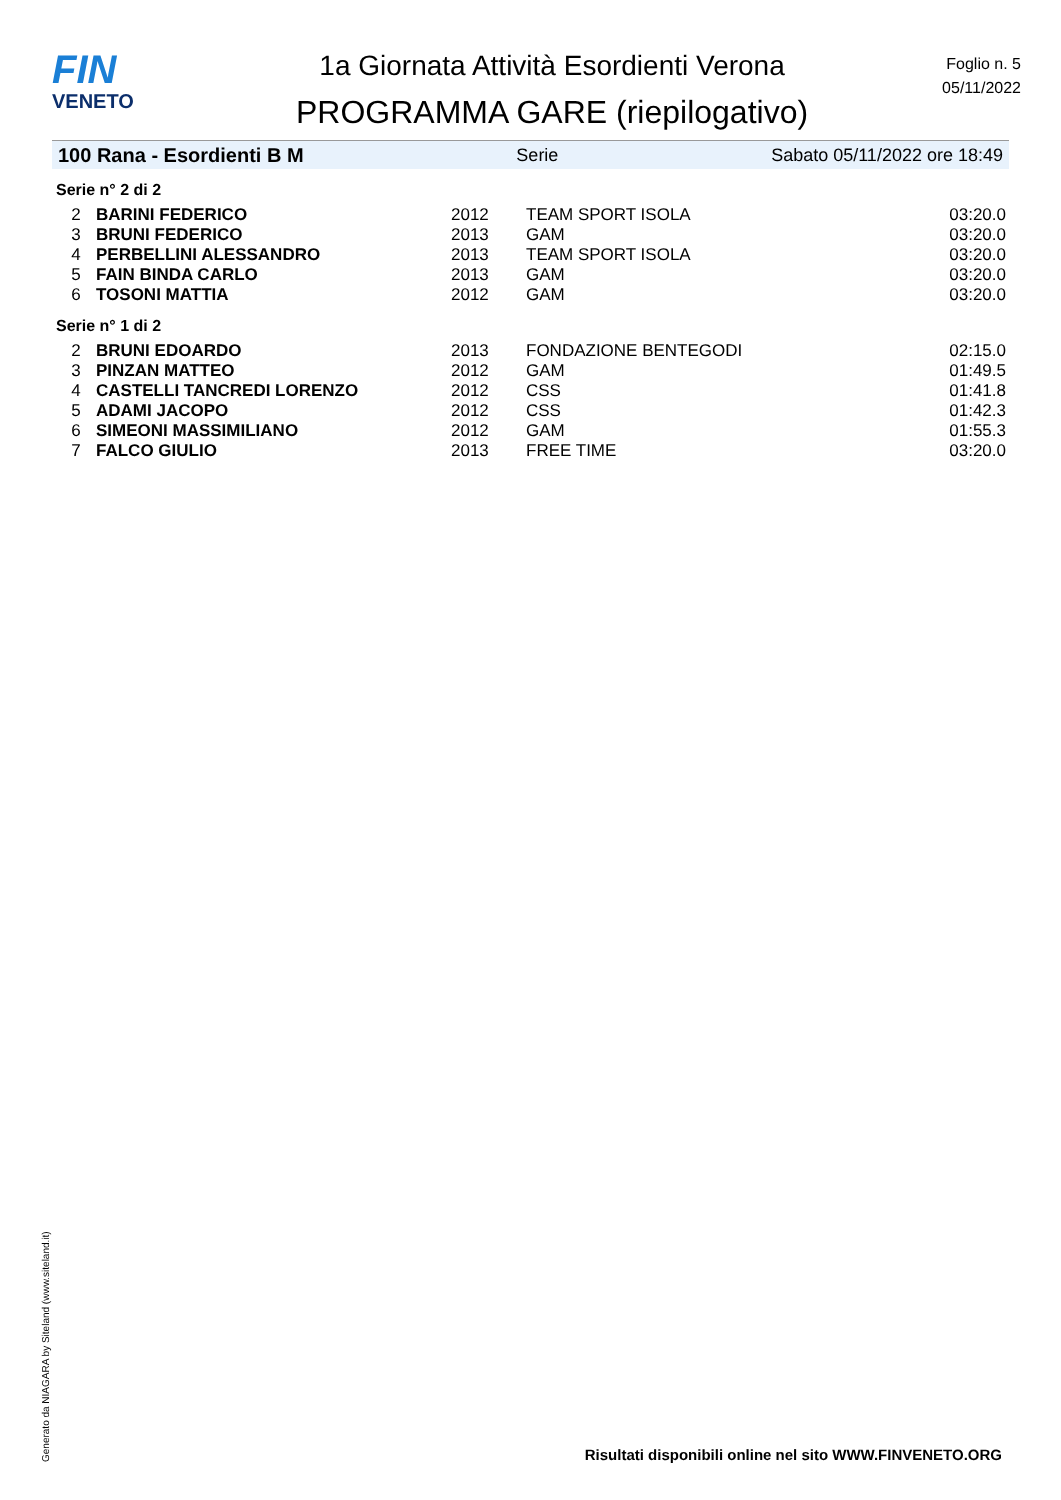FIN
VENETO
1a Giornata Attività Esordienti Verona
PROGRAMMA GARE (riepilogativo)
Foglio n. 5
05/11/2022
100 Rana - Esordienti B M Serie Sabato 05/11/2022 ore 18:49
Serie n° 2 di 2
| 2 | BARINI FEDERICO | 2012 | TEAM SPORT ISOLA | 03:20.0 |
| 3 | BRUNI FEDERICO | 2013 | GAM | 03:20.0 |
| 4 | PERBELLINI ALESSANDRO | 2013 | TEAM SPORT ISOLA | 03:20.0 |
| 5 | FAIN BINDA CARLO | 2013 | GAM | 03:20.0 |
| 6 | TOSONI MATTIA | 2012 | GAM | 03:20.0 |
Serie n° 1 di 2
| 2 | BRUNI EDOARDO | 2013 | FONDAZIONE BENTEGODI | 02:15.0 |
| 3 | PINZAN MATTEO | 2012 | GAM | 01:49.5 |
| 4 | CASTELLI TANCREDI LORENZO | 2012 | CSS | 01:41.8 |
| 5 | ADAMI JACOPO | 2012 | CSS | 01:42.3 |
| 6 | SIMEONI MASSIMILIANO | 2012 | GAM | 01:55.3 |
| 7 | FALCO GIULIO | 2013 | FREE TIME | 03:20.0 |
Generato da NIAGARA by Siteland (www.siteland.it)
Risultati disponibili online nel sito WWW.FINVENETO.ORG